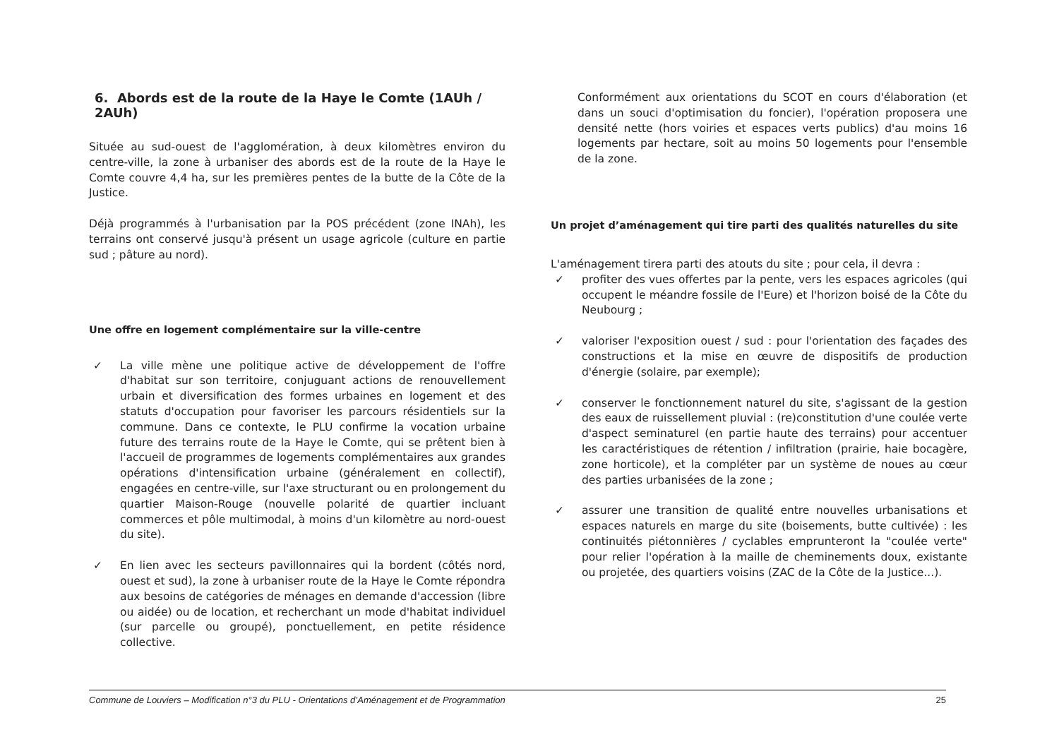6. Abords est de la route de la Haye le Comte (1AUh / 2AUh)
Située au sud-ouest de l'agglomération, à deux kilomètres environ du centre-ville, la zone à urbaniser des abords est de la route de la Haye le Comte couvre 4,4 ha, sur les premières pentes de la butte de la Côte de la Justice.
Déjà programmés à l'urbanisation par la POS précédent (zone INAh), les terrains ont conservé jusqu'à présent un usage agricole (culture en partie sud ; pâture au nord).
Une offre en logement complémentaire sur la ville-centre
✓ La ville mène une politique active de développement de l'offre d'habitat sur son territoire, conjuguant actions de renouvellement urbain et diversification des formes urbaines en logement et des statuts d'occupation pour favoriser les parcours résidentiels sur la commune. Dans ce contexte, le PLU confirme la vocation urbaine future des terrains route de la Haye le Comte, qui se prêtent bien à l'accueil de programmes de logements complémentaires aux grandes opérations d'intensification urbaine (généralement en collectif), engagées en centre-ville, sur l'axe structurant ou en prolongement du quartier Maison-Rouge (nouvelle polarité de quartier incluant commerces et pôle multimodal, à moins d'un kilomètre au nord-ouest du site).
✓ En lien avec les secteurs pavillonnaires qui la bordent (côtés nord, ouest et sud), la zone à urbaniser route de la Haye le Comte répondra aux besoins de catégories de ménages en demande d'accession (libre ou aidée) ou de location, et recherchant un mode d'habitat individuel (sur parcelle ou groupé), ponctuellement, en petite résidence collective.
Conformément aux orientations du SCOT en cours d'élaboration (et dans un souci d'optimisation du foncier), l'opération proposera une densité nette (hors voiries et espaces verts publics) d'au moins 16 logements par hectare, soit au moins 50 logements pour l'ensemble de la zone.
Un projet d’aménagement qui tire parti des qualités naturelles du site
L'aménagement tirera parti des atouts du site ; pour cela, il devra :
✓ profiter des vues offertes par la pente, vers les espaces agricoles (qui occupent le méandre fossile de l'Eure) et l'horizon boisé de la Côte du Neubourg ;
✓ valoriser l'exposition ouest / sud : pour l'orientation des façades des constructions et la mise en œuvre de dispositifs de production d'énergie (solaire, par exemple);
✓ conserver le fonctionnement naturel du site, s'agissant de la gestion des eaux de ruissellement pluvial : (re)constitution d'une coulée verte d'aspect seminaturel (en partie haute des terrains) pour accentuer les caractéristiques de rétention / infiltration (prairie, haie bocagère, zone horticole), et la compléter par un système de noues au cœur des parties urbanisées de la zone ;
✓ assurer une transition de qualité entre nouvelles urbanisations et espaces naturels en marge du site (boisements, butte cultivée) : les continuités piétonnières / cyclables emprunteront la "coulée verte" pour relier l'opération à la maille de cheminements doux, existante ou projetée, des quartiers voisins (ZAC de la Côte de la Justice...).
Commune de Louviers – Modification n°3 du PLU - Orientations d’Aménagement et de Programmation 25